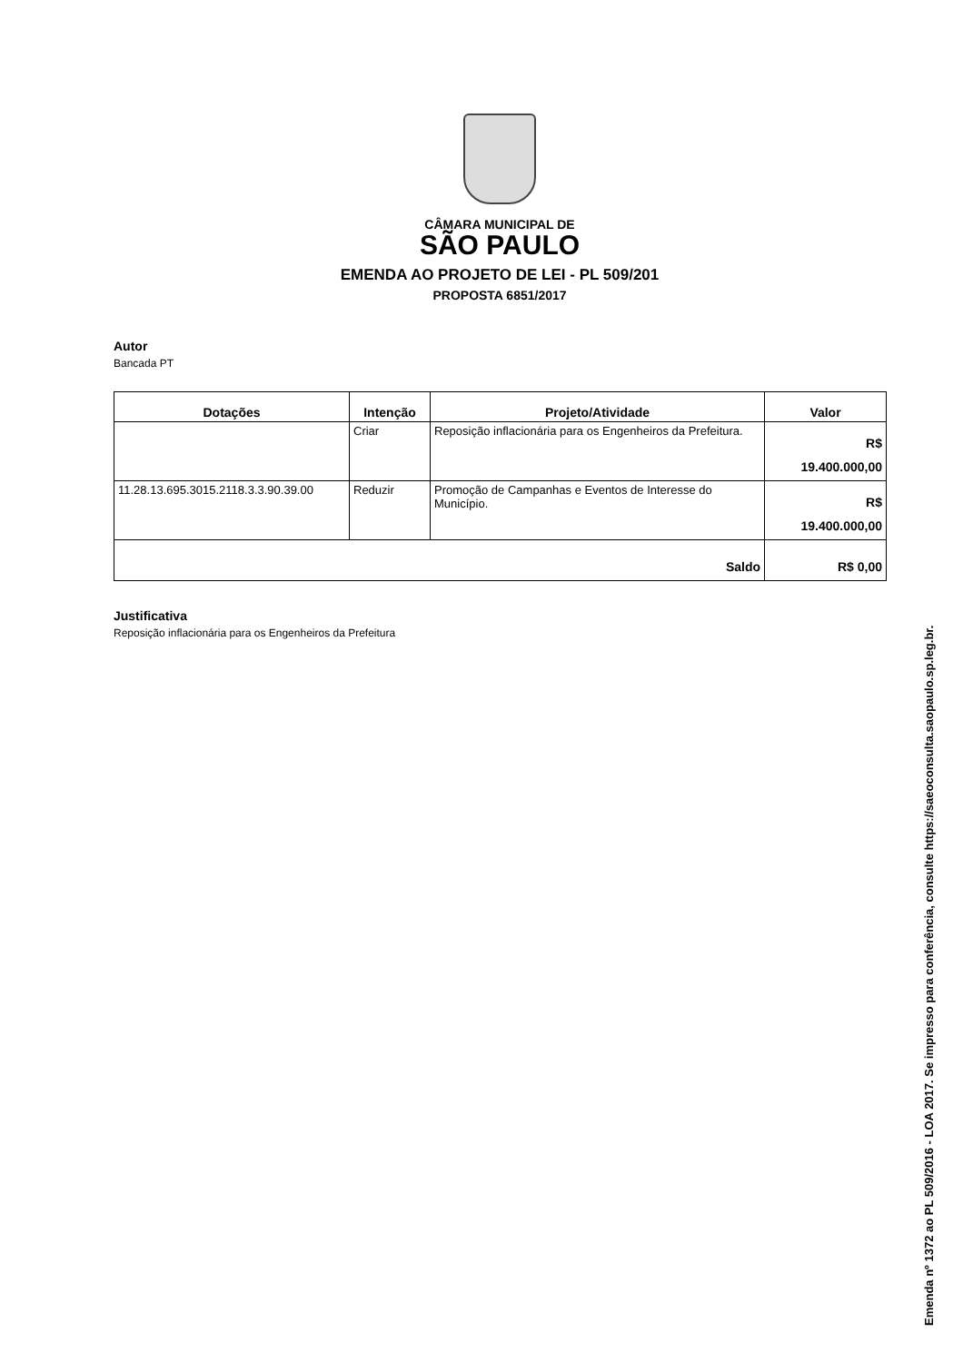CÂMARA MUNICIPAL DE
SÃO PAULO
EMENDA AO PROJETO DE LEI - PL 509/201
PROPOSTA 6851/2017
Autor
Bancada PT
| Dotações | Intenção | Projeto/Atividade | Valor |
| --- | --- | --- | --- |
| | Criar | Reposição inflacionária para os Engenheiros da Prefeitura. | R$ 19.400.000,00 |
| 11.28.13.695.3015.2118.3.3.90.39.00 | Reduzir | Promoção de Campanhas e Eventos de Interesse do Município. | R$ 19.400.000,00 |
| Saldo | | | R$ 0,00 |
Justificativa
Reposição inflacionária para os Engenheiros da Prefeitura
Emenda nº 1372 ao PL 509/2016 - LOA 2017. Se impresso para conferência, consulte https://saeoconsulta.saopaulo.sp.leg.br.